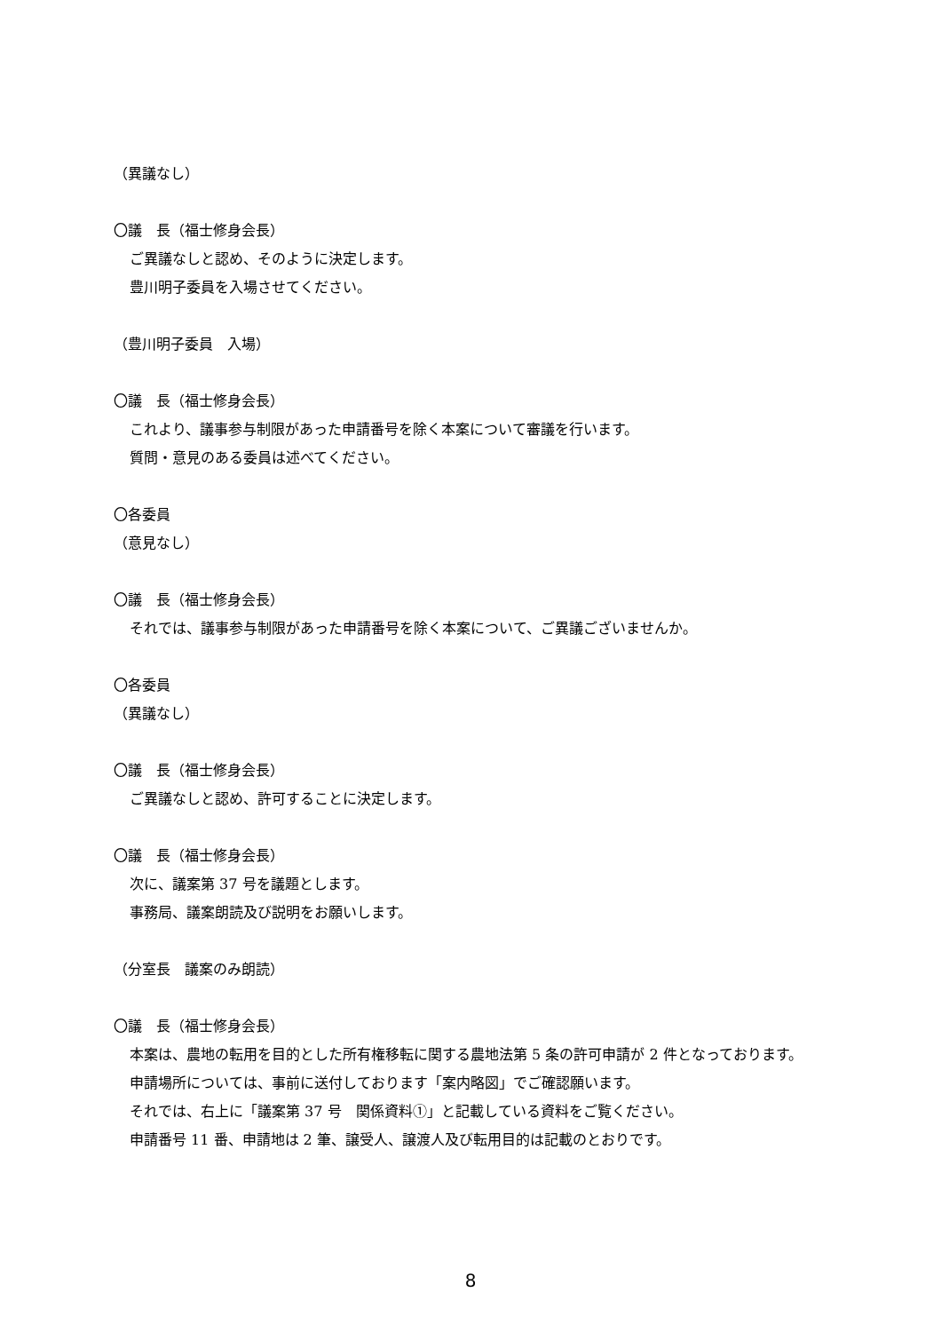（異議なし）
〇議　長（福士修身会長）
ご異議なしと認め、そのように決定します。
豊川明子委員を入場させてください。
（豊川明子委員　入場）
〇議　長（福士修身会長）
これより、議事参与制限があった申請番号を除く本案について審議を行います。
質問・意見のある委員は述べてください。
〇各委員
（意見なし）
〇議　長（福士修身会長）
それでは、議事参与制限があった申請番号を除く本案について、ご異議ございませんか。
〇各委員
（異議なし）
〇議　長（福士修身会長）
ご異議なしと認め、許可することに決定します。
〇議　長（福士修身会長）
次に、議案第 37 号を議題とします。
事務局、議案朗読及び説明をお願いします。
（分室長　議案のみ朗読）
〇議　長（福士修身会長）
本案は、農地の転用を目的とした所有権移転に関する農地法第 5 条の許可申請が 2 件となっております。
申請場所については、事前に送付しております「案内略図」でご確認願います。
それでは、右上に「議案第 37 号　関係資料①」と記載している資料をご覧ください。
申請番号 11 番、申請地は 2 筆、譲受人、譲渡人及び転用目的は記載のとおりです。
8